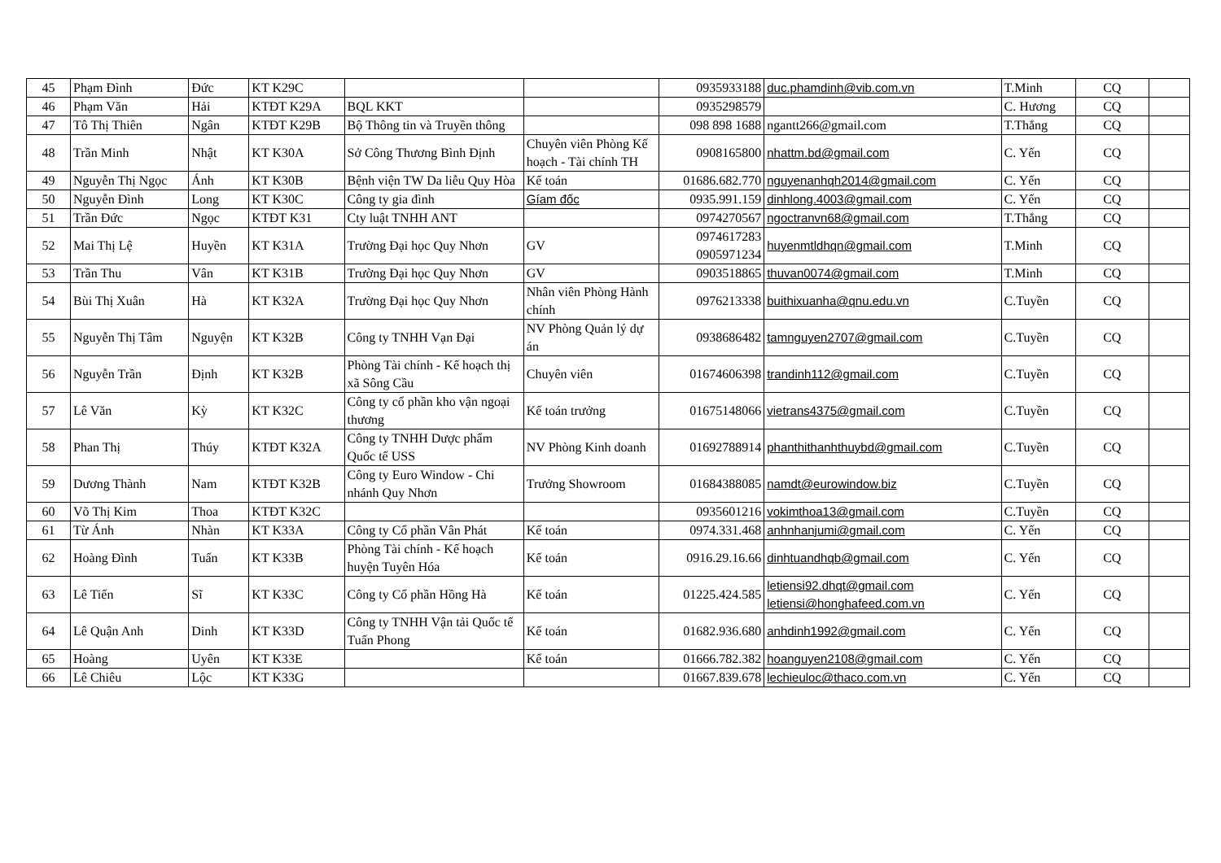| 45 | Phạm Đình | Đức | KT K29C | | | 0935933188 | duc.phamdinh@vib.com.vn | T.Minh | CQ | |
| 46 | Phạm Văn | Hải | KTĐT K29A | BQL KKT | | 0935298579 | | C. Hương | CQ | |
| 47 | Tô Thị Thiên | Ngân | KTĐT K29B | Bộ Thông tin và Truyền thông | | 098 898 1688 | ngantt266@gmail.com | T.Thắng | CQ | |
| 48 | Trần Minh | Nhật | KT K30A | Sở Công Thương Bình Định | Chuyên viên Phòng Kế hoạch - Tài chính TH | 0908165800 | nhattm.bd@gmail.com | C. Yến | CQ | |
| 49 | Nguyễn Thị Ngọc | Ánh | KT K30B | Bệnh viện TW Da liễu Quy Hòa | Kế toán | 01686.682.770 | nguyenanhqh2014@gmail.com | C. Yến | CQ | |
| 50 | Nguyễn Đình | Long | KT K30C | Công ty gia đình | Gíam đốc | 0935.991.159 | dinhlong.4003@gmail.com | C. Yến | CQ | |
| 51 | Trần Đức | Ngọc | KTĐT K31 | Cty luật TNHH ANT | | 0974270567 | ngoctranvn68@gmail.com | T.Thắng | CQ | |
| 52 | Mai Thị Lệ | Huyền | KT K31A | Trường Đại học Quy Nhơn | GV | 0974617283 0905971234 | huyenmtldhqn@gmail.com | T.Minh | CQ | |
| 53 | Trần Thu | Vân | KT K31B | Trường Đại học Quy Nhơn | GV | 0903518865 | thuvan0074@gmail.com | T.Minh | CQ | |
| 54 | Bùi Thị Xuân | Hà | KT K32A | Trường Đại học Quy Nhơn | Nhân viên Phòng Hành chính | 0976213338 | buithixuanha@qnu.edu.vn | C.Tuyền | CQ | |
| 55 | Nguyễn Thị Tâm | Nguyện | KT K32B | Công ty TNHH Vạn Đại | NV Phòng Quản lý dự án | 0938686482 | tamnguyen2707@gmail.com | C.Tuyền | CQ | |
| 56 | Nguyễn Trần | Định | KT K32B | Phòng Tài chính - Kế hoạch thị xã Sông Cầu | Chuyên viên | 01674606398 | trandinh112@gmail.com | C.Tuyền | CQ | |
| 57 | Lê Văn | Kỳ | KT K32C | Công ty cổ phần kho vận ngoại thương | Kế toán trưởng | 01675148066 | vietrans4375@gmail.com | C.Tuyền | CQ | |
| 58 | Phan Thị | Thúy | KTĐT K32A | Công ty TNHH Dược phẩm Quốc tế USS | NV Phòng Kinh doanh | 01692788914 | phanthithanhthuybd@gmail.com | C.Tuyền | CQ | |
| 59 | Dương Thành | Nam | KTĐT K32B | Công ty Euro Window - Chi nhánh Quy Nhơn | Trưởng Showroom | 01684388085 | namdt@eurowindow.biz | C.Tuyền | CQ | |
| 60 | Võ Thị Kim | Thoa | KTĐT K32C | | | 0935601216 | vokimthoa13@gmail.com | C.Tuyền | CQ | |
| 61 | Từ Ánh | Nhàn | KT K33A | Công ty Cổ phần Vân Phát | Kế toán | 0974.331.468 | anhnhanjumi@gmail.com | C. Yến | CQ | |
| 62 | Hoàng Đình | Tuấn | KT K33B | Phòng Tài chính - Kế hoạch huyện Tuyên Hóa | Kế toán | 0916.29.16.66 | dinhtuandhqb@gmail.com | C. Yến | CQ | |
| 63 | Lê Tiến | Sĩ | KT K33C | Công ty Cổ phần Hồng Hà | Kế toán | 01225.424.585 | letiensi92.dhqt@gmail.com letiensi@honghafeed.com.vn | C. Yến | CQ | |
| 64 | Lê Quận Anh | Dinh | KT K33D | Công ty TNHH Vận tải Quốc tế Tuấn Phong | Kế toán | 01682.936.680 | anhdinh1992@gmail.com | C. Yến | CQ | |
| 65 | Hoàng | Uyên | KT K33E | | Kế toán | 01666.782.382 | hoanguyen2108@gmail.com | C. Yến | CQ | |
| 66 | Lê Chiêu | Lộc | KT K33G | | | 01667.839.678 | lechieuloc@thaco.com.vn | C. Yến | CQ | |